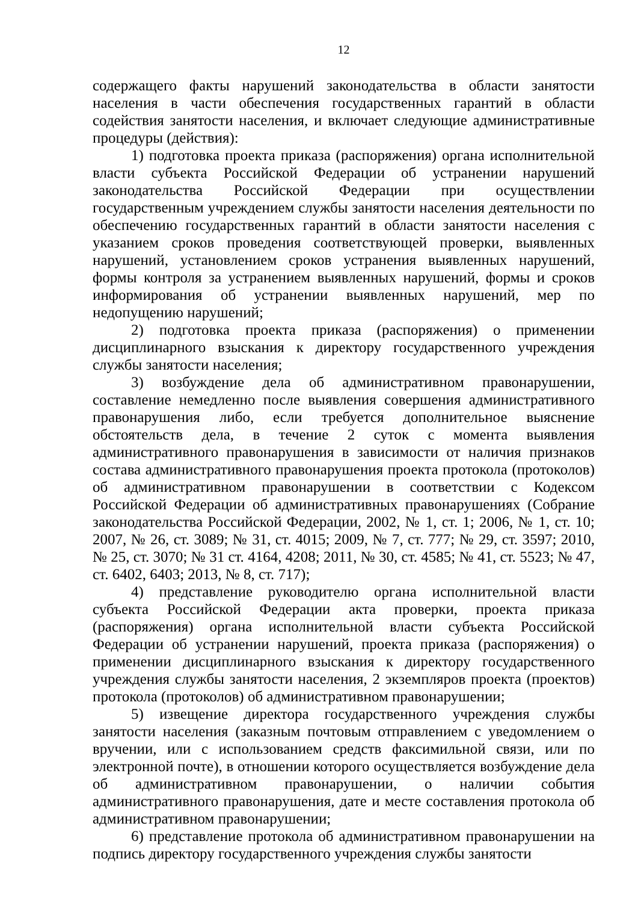12
содержащего факты нарушений законодательства в области занятости населения в части обеспечения государственных гарантий в области содействия занятости населения, и включает следующие административные процедуры (действия):
1) подготовка проекта приказа (распоряжения) органа исполнительной власти субъекта Российской Федерации об устранении нарушений законодательства Российской Федерации при осуществлении государственным учреждением службы занятости населения деятельности по обеспечению государственных гарантий в области занятости населения с указанием сроков проведения соответствующей проверки, выявленных нарушений, установлением сроков устранения выявленных нарушений, формы контроля за устранением выявленных нарушений, формы и сроков информирования об устранении выявленных нарушений, мер по недопущению нарушений;
2) подготовка проекта приказа (распоряжения) о применении дисциплинарного взыскания к директору государственного учреждения службы занятости населения;
3) возбуждение дела об административном правонарушении, составление немедленно после выявления совершения административного правонарушения либо, если требуется дополнительное выяснение обстоятельств дела, в течение 2 суток с момента выявления административного правонарушения в зависимости от наличия признаков состава административного правонарушения проекта протокола (протоколов) об административном правонарушении в соответствии с Кодексом Российской Федерации об административных правонарушениях (Собрание законодательства Российской Федерации, 2002, № 1, ст. 1; 2006, № 1, ст. 10; 2007, № 26, ст. 3089; № 31, ст. 4015; 2009, № 7, ст. 777; № 29, ст. 3597; 2010, № 25, ст. 3070; № 31 ст. 4164, 4208; 2011, № 30, ст. 4585; № 41, ст. 5523; № 47, ст. 6402, 6403; 2013, № 8, ст. 717);
4) представление руководителю органа исполнительной власти субъекта Российской Федерации акта проверки, проекта приказа (распоряжения) органа исполнительной власти субъекта Российской Федерации об устранении нарушений, проекта приказа (распоряжения) о применении дисциплинарного взыскания к директору государственного учреждения службы занятости населения, 2 экземпляров проекта (проектов) протокола (протоколов) об административном правонарушении;
5) извещение директора государственного учреждения службы занятости населения (заказным почтовым отправлением с уведомлением о вручении, или с использованием средств факсимильной связи, или по электронной почте), в отношении которого осуществляется возбуждение дела об административном правонарушении, о наличии события административного правонарушения, дате и месте составления протокола об административном правонарушении;
6) представление протокола об административном правонарушении на подпись директору государственного учреждения службы занятости